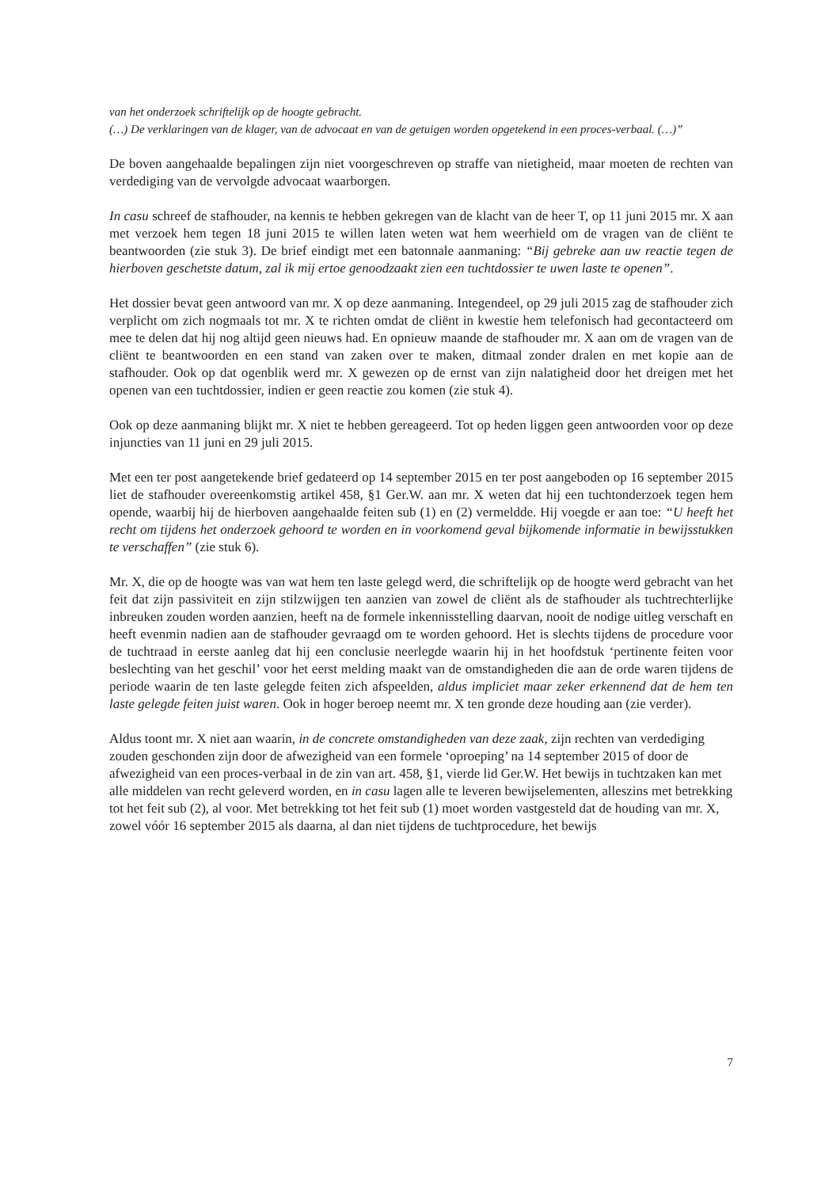van het onderzoek schriftelijk op de hoogte gebracht.
(…) De verklaringen van de klager, van de advocaat en van de getuigen worden opgetekend in een proces-verbaal. (…)”
De boven aangehaalde bepalingen zijn niet voorgeschreven op straffe van nietigheid, maar moeten de rechten van verdediging van de vervolgde advocaat waarborgen.
In casu schreef de stafhouder, na kennis te hebben gekregen van de klacht van de heer T, op 11 juni 2015 mr. X aan met verzoek hem tegen 18 juni 2015 te willen laten weten wat hem weerhield om de vragen van de cliënt te beantwoorden (zie stuk 3). De brief eindigt met een batonnale aanmaning: “Bij gebreke aan uw reactie tegen de hierboven geschetste datum, zal ik mij ertoe genoodzaakt zien een tuchtdossier te uwen laste te openen”.
Het dossier bevat geen antwoord van mr. X op deze aanmaning. Integendeel, op 29 juli 2015 zag de stafhouder zich verplicht om zich nogmaals tot mr. X te richten omdat de cliënt in kwestie hem telefonisch had gecontacteerd om mee te delen dat hij nog altijd geen nieuws had. En opnieuw maande de stafhouder mr. X aan om de vragen van de cliënt te beantwoorden en een stand van zaken over te maken, ditmaal zonder dralen en met kopie aan de stafhouder. Ook op dat ogenblik werd mr. X gewezen op de ernst van zijn nalatigheid door het dreigen met het openen van een tuchtdossier, indien er geen reactie zou komen (zie stuk 4).
Ook op deze aanmaning blijkt mr. X niet te hebben gereageerd. Tot op heden liggen geen antwoorden voor op deze injuncties van 11 juni en 29 juli 2015.
Met een ter post aangetekende brief gedateerd op 14 september 2015 en ter post aangeboden op 16 september 2015 liet de stafhouder overeenkomstig artikel 458, §1 Ger.W. aan mr. X weten dat hij een tuchtonderzoek tegen hem opende, waarbij hij de hierboven aangehaalde feiten sub (1) en (2) vermeldde. Hij voegde er aan toe: “U heeft het recht om tijdens het onderzoek gehoord te worden en in voorkomend geval bijkomende informatie in bewijsstukken te verschaffen” (zie stuk 6).
Mr. X, die op de hoogte was van wat hem ten laste gelegd werd, die schriftelijk op de hoogte werd gebracht van het feit dat zijn passiviteit en zijn stilzwijgen ten aanzien van zowel de cliënt als de stafhouder als tuchtrechterlijke inbreuken zouden worden aanzien, heeft na de formele inkennisstelling daarvan, nooit de nodige uitleg verschaft en heeft evenmin nadien aan de stafhouder gevraagd om te worden gehoord. Het is slechts tijdens de procedure voor de tuchtraad in eerste aanleg dat hij een conclusie neerlegde waarin hij in het hoofdstuk ‘pertinente feiten voor beslechting van het geschil’ voor het eerst melding maakt van de omstandigheden die aan de orde waren tijdens de periode waarin de ten laste gelegde feiten zich afspeelden, aldus impliciet maar zeker erkennend dat de hem ten laste gelegde feiten juist waren. Ook in hoger beroep neemt mr. X ten gronde deze houding aan (zie verder).
Aldus toont mr. X niet aan waarin, in de concrete omstandigheden van deze zaak, zijn rechten van verdediging zouden geschonden zijn door de afwezigheid van een formele ‘oproeping’ na 14 september 2015 of door de afwezigheid van een proces-verbaal in de zin van art. 458, §1, vierde lid Ger.W. Het bewijs in tuchtzaken kan met alle middelen van recht geleverd worden, en in casu lagen alle te leveren bewijselementen, alleszins met betrekking tot het feit sub (2), al voor. Met betrekking tot het feit sub (1) moet worden vastgesteld dat de houding van mr. X, zowel vóór 16 september 2015 als daarna, al dan niet tijdens de tuchtprocedure, het bewijs
7